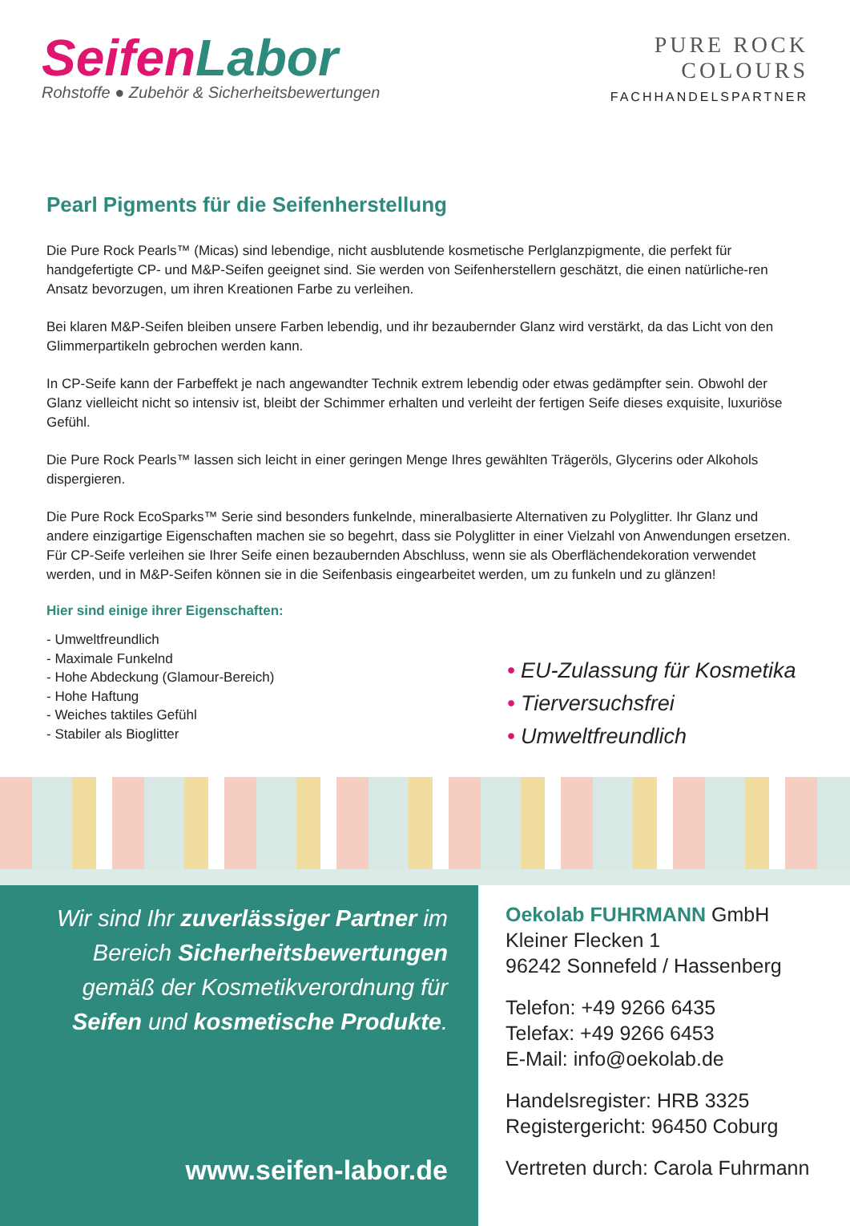Seifen Labor
Rohstoffe ● Zubehör & Sicherheitsbewertungen
PURE ROCK
COLOURS
FACHHANDELSPARTNER
Pearl Pigments für die Seifenherstellung
Die Pure Rock Pearls™ (Micas) sind lebendige, nicht ausblutende kosmetische Perlglanzpigmente, die perfekt für handgefertigte CP- und M&P-Seifen geeignet sind. Sie werden von Seifenherstellern geschätzt, die einen natürliche-ren Ansatz bevorzugen, um ihren Kreationen Farbe zu verleihen.
Bei klaren M&P-Seifen bleiben unsere Farben lebendig, und ihr bezaubernder Glanz wird verstärkt, da das Licht von den Glimmerpartikeln gebrochen werden kann.
In CP-Seife kann der Farbeffekt je nach angewandter Technik extrem lebendig oder etwas gedämpfter sein. Obwohl der Glanz vielleicht nicht so intensiv ist, bleibt der Schimmer erhalten und verleiht der fertigen Seife dieses exquisite, luxuriöse Gefühl.
Die Pure Rock Pearls™ lassen sich leicht in einer geringen Menge Ihres gewählten Trägeröls, Glycerins oder Alkohols dispergieren.
Die Pure Rock EcoSparks™ Serie sind besonders funkelnde, mineralbasierte Alternativen zu Polyglitter. Ihr Glanz und andere einzigartige Eigenschaften machen sie so begehrt, dass sie Polyglitter in einer Vielzahl von Anwendungen ersetzen. Für CP-Seife verleihen sie Ihrer Seife einen bezaubernden Abschluss, wenn sie als Oberflächendekoration verwendet werden, und in M&P-Seifen können sie in die Seifenbasis eingearbeitet werden, um zu funkeln und zu glänzen!
Hier sind einige ihrer Eigenschaften:
- Umweltfreundlich
- Maximale Funkelnd
- Hohe Abdeckung (Glamour-Bereich)
- Hohe Haftung
- Weiches taktiles Gefühl
- Stabiler als Bioglitter
• EU-Zulassung für Kosmetika
• Tierversuchsfrei
• Umweltfreundlich
Wir sind Ihr zuverlässiger Partner im
Bereich Sicherheitsbewertungen
gemäß der Kosmetikverordnung für
Seifen und kosmetische Produkte.
www.seifen-labor.de
Oekolab FUHRMANN GmbH
Kleiner Flecken 1
96242 Sonnefeld / Hassenberg
Telefon: +49 9266 6435
Telefax: +49 9266 6453
E-Mail: info@oekolab.de
Handelsregister: HRB 3325
Registergericht: 96450 Coburg
Vertreten durch: Carola Fuhrmann